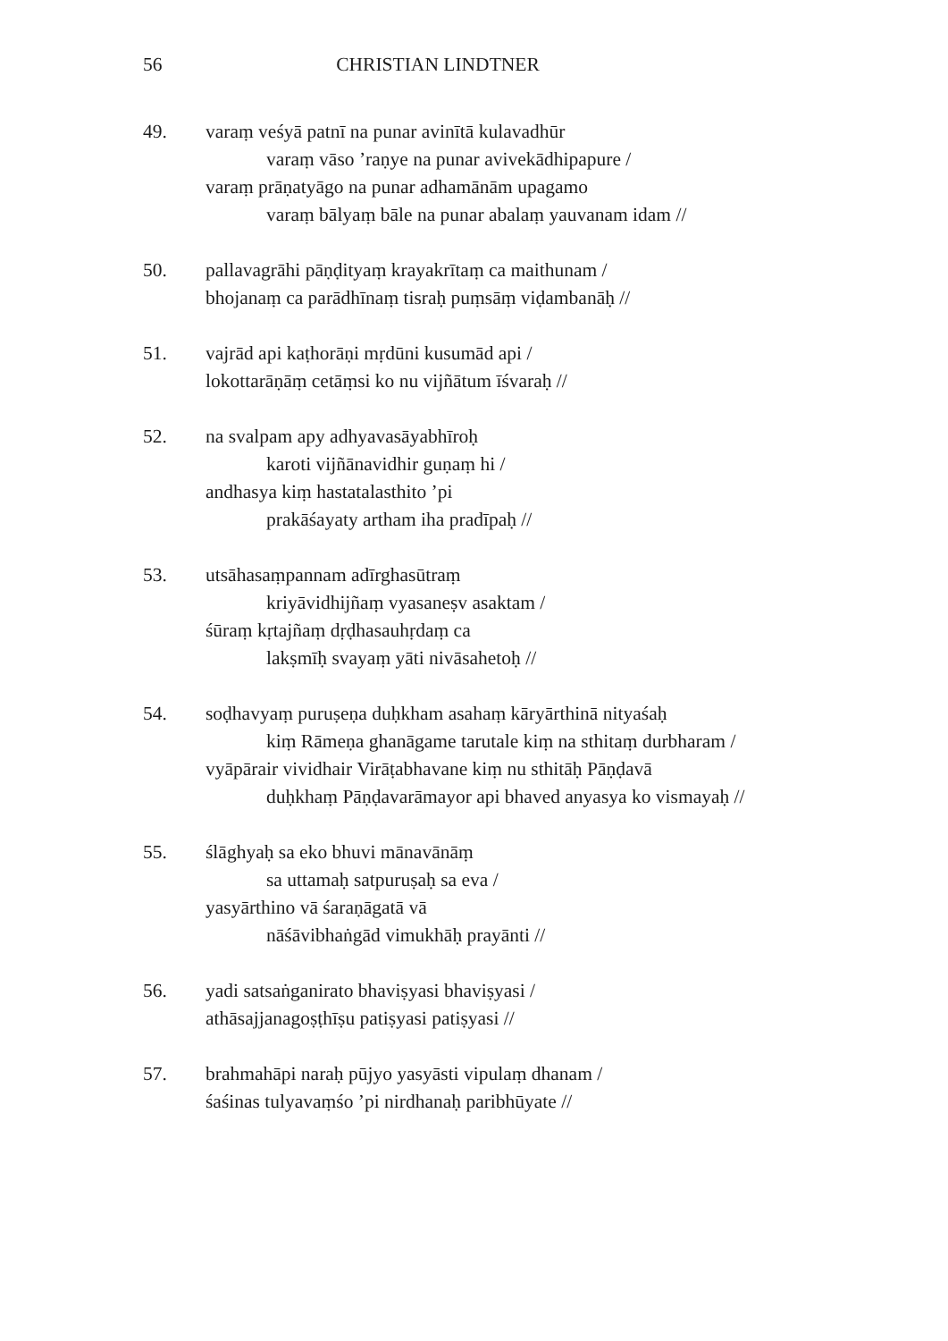56 CHRISTIAN LINDTNER
49. varaṃ veśyā patnī na punar avinītā kulavadhūr
varaṃ vāso ’raṇye na punar avivekādhipapure /
varaṃ prāṇatyāgo na punar adhamānām upagamo
varaṃ bālyaṃ bāle na punar abalaṃ yauvanam idam //
50. pallavagrāhi pāṇḍityaṃ krayakrītaṃ ca maithunam /
bhojanaṃ ca parādhīnaṃ tisraḥ puṃsāṃ viḍambanāḥ //
51. vajrād api kaṭhorāṇi mṛdūni kusumād api /
lokottarāṇāṃ cetāṃsi ko nu vijñātum īśvaraḥ //
52. na svalpam apy adhyavasāyabhīroḥ
karoti vijñānavidhir guṇaṃ hi /
andhasya kiṃ hastatalasthito ’pi
prakāśayaty artham iha pradīpaḥ //
53. utsāhasaṃpannam adīrghasūtraṃ
kriyāvidhijñaṃ vyasaneṣv asaktam /
śūraṃ kṛtajñaṃ dṛḍhasauhṛdaṃ ca
lakṣmīḥ svayaṃ yāti nivāsahetoḥ //
54. soḍhavyaṃ puruṣeṇa duḥkham asahaṃ kāryārthinā nityaśaḥ
kiṃ Rāmeṇa ghanāgame tarutale kiṃ na sthitaṃ durbharam /
vyāpārair vividhair Virāṭabhavane kiṃ nu sthitāḥ Pāṇḍavā
duḥkhaṃ Pāṇḍavarāmayor api bhaved anyasya ko vismayaḥ //
55. ślāghyaḥ sa eko bhuvi mānavānāṃ
sa uttamaḥ satpuruṣaḥ sa eva /
yasyārthino vā śaraṇāgatā vā
nāśāvibhaṅgād vimukhāḥ prayānti //
56. yadi satsaṅganirato bhaviṣyasi bhaviṣyasi /
athāsajjanagoṣṭhīṣu patiṣyasi patiṣyasi //
57. brahmahāpi naraḥ pūjyo yasyāsti vipulaṃ dhanam /
śaśinas tulyavaṃśo ’pi nirdhanaḥ paribhūyate //